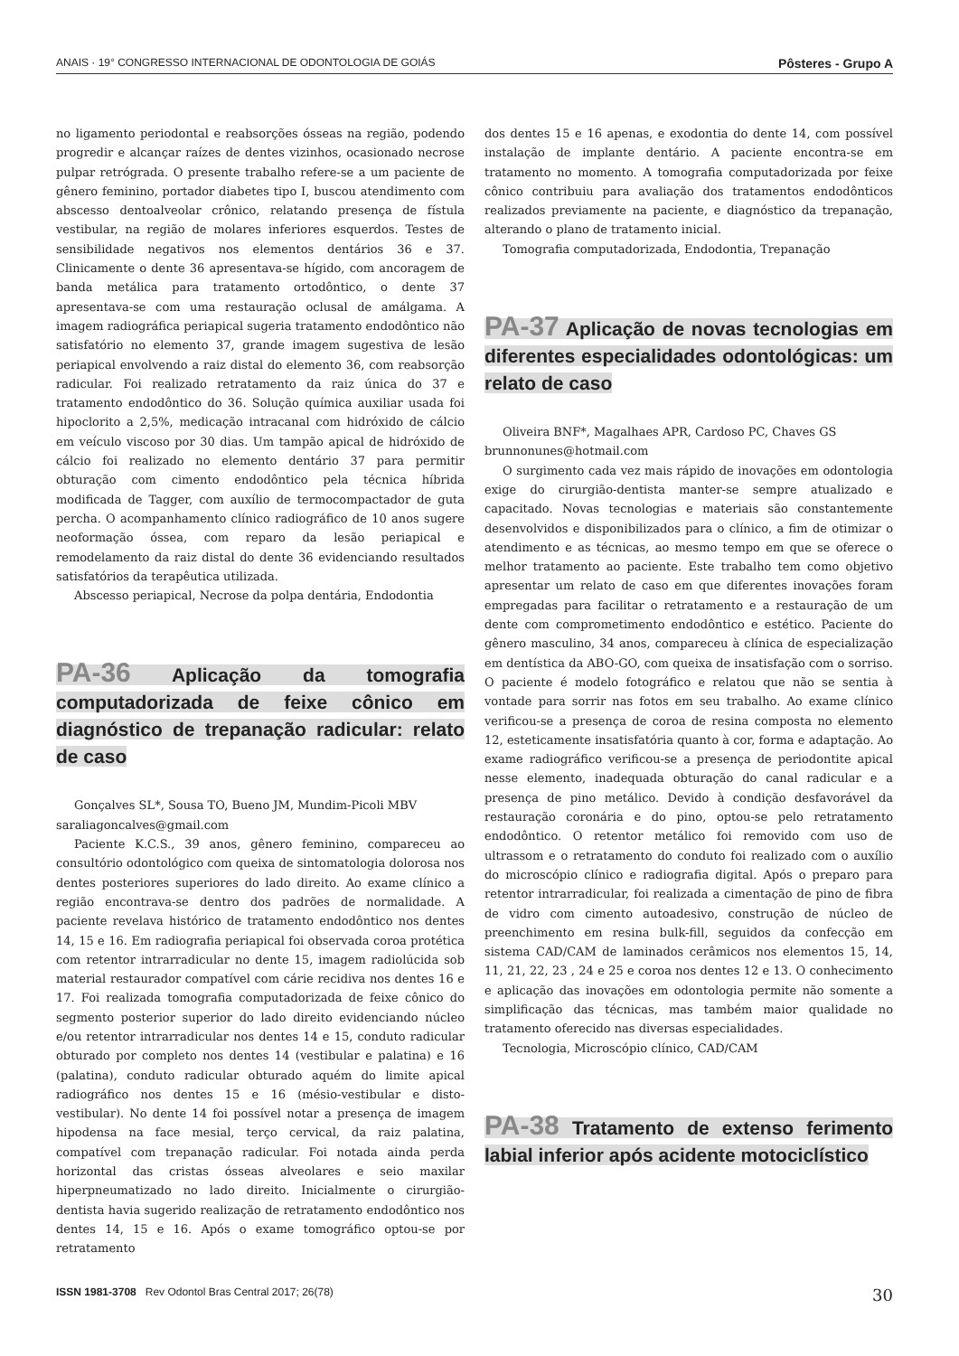ANAIS · 19° CONGRESSO INTERNACIONAL DE ODONTOLOGIA DE GOIÁS Pôsteres - Grupo A
no ligamento periodontal e reabsorções ósseas na região, podendo progredir e alcançar raízes de dentes vizinhos, ocasionado necrose pulpar retrógrada. O presente trabalho refere-se a um paciente de gênero feminino, portador diabetes tipo I, buscou atendimento com abscesso dentoalveolar crônico, relatando presença de fístula vestibular, na região de molares inferiores esquerdos. Testes de sensibilidade negativos nos elementos dentários 36 e 37. Clinicamente o dente 36 apresentava-se hígido, com ancoragem de banda metálica para tratamento ortodôntico, o dente 37 apresentava-se com uma restauração oclusal de amálgama. A imagem radiográfica periapical sugeria tratamento endodôntico não satisfatório no elemento 37, grande imagem sugestiva de lesão periapical envolvendo a raiz distal do elemento 36, com reabsorção radicular. Foi realizado retratamento da raiz única do 37 e tratamento endodôntico do 36. Solução química auxiliar usada foi hipoclorito a 2,5%, medicação intracanal com hidróxido de cálcio em veículo viscoso por 30 dias. Um tampão apical de hidróxido de cálcio foi realizado no elemento dentário 37 para permitir obturação com cimento endodôntico pela técnica híbrida modificada de Tagger, com auxílio de termocompactador de guta percha. O acompanhamento clínico radiográfico de 10 anos sugere neoformação óssea, com reparo da lesão periapical e remodelamento da raiz distal do dente 36 evidenciando resultados satisfatórios da terapêutica utilizada.
Abscesso periapical, Necrose da polpa dentária, Endodontia
PA-36 Aplicação da tomografia computadorizada de feixe cônico em diagnóstico de trepanação radicular: relato de caso
Gonçalves SL*, Sousa TO, Bueno JM, Mundim-Picoli MBV
saraliagoncalves@gmail.com
Paciente K.C.S., 39 anos, gênero feminino, compareceu ao consultório odontológico com queixa de sintomatologia dolorosa nos dentes posteriores superiores do lado direito. Ao exame clínico a região encontrava-se dentro dos padrões de normalidade. A paciente revelava histórico de tratamento endodôntico nos dentes 14, 15 e 16. Em radiografia periapical foi observada coroa protética com retentor intrarradicular no dente 15, imagem radiolúcida sob material restaurador compatível com cárie recidiva nos dentes 16 e 17. Foi realizada tomografia computadorizada de feixe cônico do segmento posterior superior do lado direito evidenciando núcleo e/ou retentor intrarradicular nos dentes 14 e 15, conduto radicular obturado por completo nos dentes 14 (vestibular e palatina) e 16 (palatina), conduto radicular obturado aquém do limite apical radiográfico nos dentes 15 e 16 (mésio-vestibular e disto-vestibular). No dente 14 foi possível notar a presença de imagem hipodensa na face mesial, terço cervical, da raiz palatina, compatível com trepanação radicular. Foi notada ainda perda horizontal das cristas ósseas alveolares e seio maxilar hiperpneumatizado no lado direito. Inicialmente o cirurgião-dentista havia sugerido realização de retratamento endodôntico nos dentes 14, 15 e 16. Após o exame tomográfico optou-se por retratamento
dos dentes 15 e 16 apenas, e exodontia do dente 14, com possível instalação de implante dentário. A paciente encontra-se em tratamento no momento. A tomografia computadorizada por feixe cônico contribuiu para avaliação dos tratamentos endodônticos realizados previamente na paciente, e diagnóstico da trepanação, alterando o plano de tratamento inicial.
Tomografia computadorizada, Endodontia, Trepanação
PA-37 Aplicação de novas tecnologias em diferentes especialidades odontológicas: um relato de caso
Oliveira BNF*, Magalhaes APR, Cardoso PC, Chaves GS
brunnonunes@hotmail.com
O surgimento cada vez mais rápido de inovações em odontologia exige do cirurgião-dentista manter-se sempre atualizado e capacitado. Novas tecnologias e materiais são constantemente desenvolvidos e disponibilizados para o clínico, a fim de otimizar o atendimento e as técnicas, ao mesmo tempo em que se oferece o melhor tratamento ao paciente. Este trabalho tem como objetivo apresentar um relato de caso em que diferentes inovações foram empregadas para facilitar o retratamento e a restauração de um dente com comprometimento endodôntico e estético. Paciente do gênero masculino, 34 anos, compareceu à clínica de especialização em dentística da ABO-GO, com queixa de insatisfação com o sorriso. O paciente é modelo fotográfico e relatou que não se sentia à vontade para sorrir nas fotos em seu trabalho. Ao exame clínico verificou-se a presença de coroa de resina composta no elemento 12, esteticamente insatisfatória quanto à cor, forma e adaptação. Ao exame radiográfico verificou-se a presença de periodontite apical nesse elemento, inadequada obturação do canal radicular e a presença de pino metálico. Devido à condição desfavorável da restauração coronária e do pino, optou-se pelo retratamento endodôntico. O retentor metálico foi removido com uso de ultrassom e o retratamento do conduto foi realizado com o auxílio do microscópio clínico e radiografia digital. Após o preparo para retentor intrarradicular, foi realizada a cimentação de pino de fibra de vidro com cimento autoadesivo, construção de núcleo de preenchimento em resina bulk-fill, seguidos da confecção em sistema CAD/CAM de laminados cerâmicos nos elementos 15, 14, 11, 21, 22, 23 , 24 e 25 e coroa nos dentes 12 e 13. O conhecimento e aplicação das inovações em odontologia permite não somente a simplificação das técnicas, mas também maior qualidade no tratamento oferecido nas diversas especialidades.
Tecnologia, Microscópio clínico, CAD/CAM
PA-38 Tratamento de extenso ferimento labial inferior após acidente motociclístico
ISSN 1981-3708 Rev Odontol Bras Central 2017; 26(78) 30